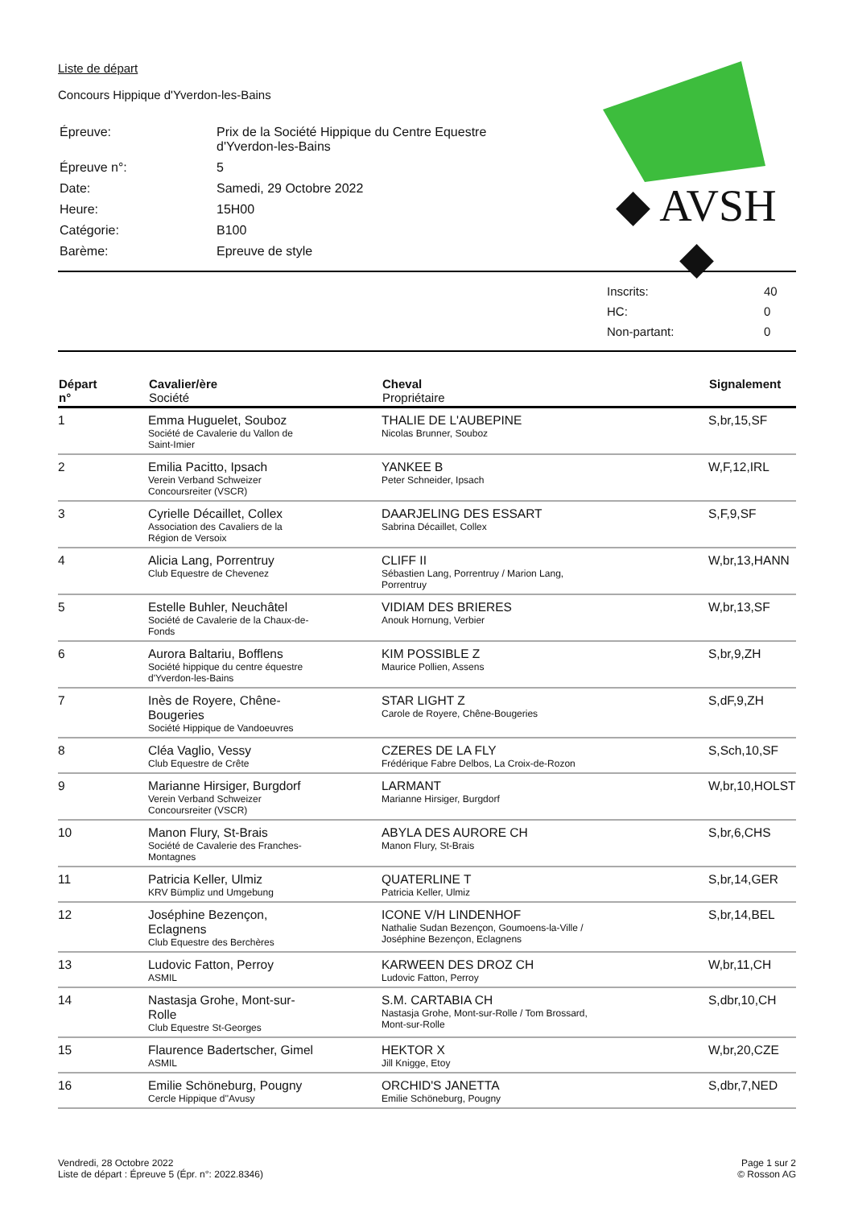Liste de départ
Concours Hippique d'Yverdon-les-Bains
| Épreuve: | Prix de la Société Hippique du Centre Equestre d'Yverdon-les-Bains |
| Épreuve n°: | 5 |
| Date: | Samedi, 29 Octobre 2022 |
| Heure: | 15H00 |
| Catégorie: | B100 |
| Barème: | Epreuve de style |
◆ AVSH ◆
| Inscrits: | 40 |
| HC: | 0 |
| Non-partant: | 0 |
| Départ n° | Cavalier/ère Société | Cheval Propriétaire | Signalement |
| --- | --- | --- | --- |
| 1 | Emma Huguelet, Souboz Société de Cavalerie du Vallon de Saint-Imier | THALIE DE L'AUBEPINE Nicolas Brunner, Souboz | S,br,15,SF |
| 2 | Emilia Pacitto, Ipsach Verein Verband Schweizer Concoursreiter (VSCR) | YANKEE B Peter Schneider, Ipsach | W,F,12,IRL |
| 3 | Cyrielle Décaillet, Collex Association des Cavaliers de la Région de Versoix | DAARJELING DES ESSART Sabrina Décaillet, Collex | S,F,9,SF |
| 4 | Alicia Lang, Porrentruy Club Equestre de Chevenez | CLIFF II Sébastien Lang, Porrentruy / Marion Lang, Porrentruy | W,br,13,HANN |
| 5 | Estelle Buhler, Neuchâtel Société de Cavalerie de la Chaux-de- Fonds | VIDIAM DES BRIERES Anouk Hornung, Verbier | W,br,13,SF |
| 6 | Aurora Baltariu, Bofflens Société hippique du centre équestre d'Yverdon-les-Bains | KIM POSSIBLE Z Maurice Pollien, Assens | S,br,9,ZH |
| 7 | Inès de Royere, Chêne- Bougeries Société Hippique de Vandoeuvres | STAR LIGHT Z Carole de Royere, Chêne-Bougeries | S,dF,9,ZH |
| 8 | Cléa Vaglio, Vessy Club Equestre de Crête | CZERES DE LA FLY Frédérique Fabre Delbos, La Croix-de-Rozon | S,Sch,10,SF |
| 9 | Marianne Hirsiger, Burgdorf Verein Verband Schweizer Concoursreiter (VSCR) | LARMANT Marianne Hirsiger, Burgdorf | W,br,10,HOLST |
| 10 | Manon Flury, St-Brais Société de Cavalerie des Franches- Montagnes | ABYLA DES AURORE CH Manon Flury, St-Brais | S,br,6,CHS |
| 11 | Patricia Keller, Ulmiz KRV Bümpliz und Umgebung | QUATERLINE T Patricia Keller, Ulmiz | S,br,14,GER |
| 12 | Joséphine Bezençon, Eclagnens Club Equestre des Berchères | ICONE V/H LINDENHOF Nathalie Sudan Bezençon, Goumoens-la-Ville / Joséphine Bezençon, Eclagnens | S,br,14,BEL |
| 13 | Ludovic Fatton, Perroy ASMIL | KARWEEN DES DROZ CH Ludovic Fatton, Perroy | W,br,11,CH |
| 14 | Nastasja Grohe, Mont-sur- Rolle Club Equestre St-Georges | S.M. CARTABIA CH Nastasja Grohe, Mont-sur-Rolle / Tom Brossard, Mont-sur-Rolle | S,dbr,10,CH |
| 15 | Flaurence Badertscher, Gimel ASMIL | HEKTOR X Jill Knigge, Etoy | W,br,20,CZE |
| 16 | Emilie Schöneburg, Pougny Cercle Hippique d''Avusy | ORCHID'S JANETTA Emilie Schöneburg, Pougny | S,dbr,7,NED |
Vendredi, 28 Octobre 2022
Liste de départ : Épreuve 5 (Épr. n°: 2022.8346)
Page 1 sur 2
© Rosson AG